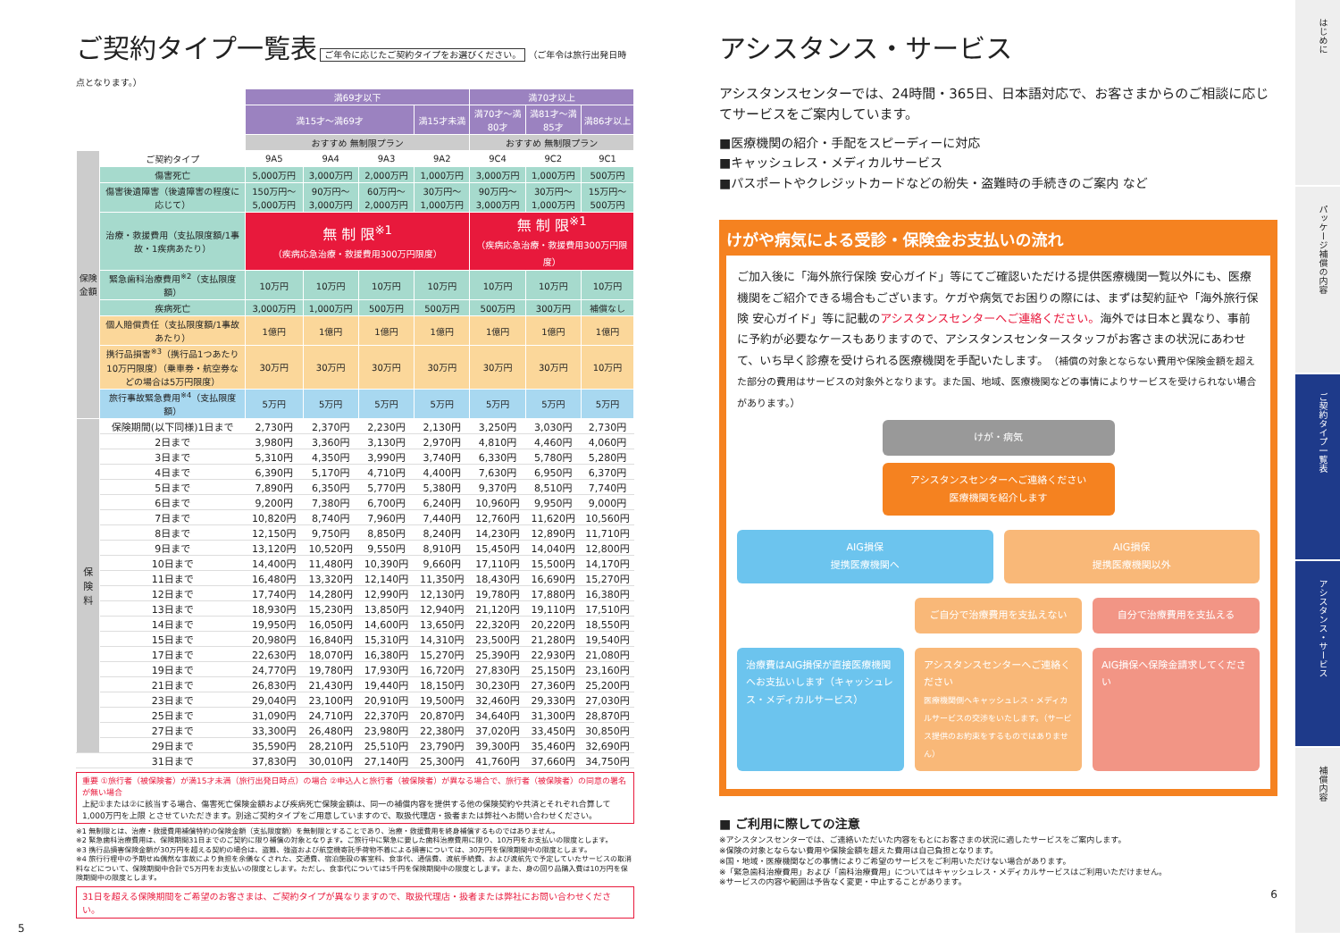ご契約タイプ一覧表
ご年令に応じたご契約タイプをお選びください。 （ご年令は旅行出発日時点となります。）
| | | 満69才以下 | | | | 満70才以上 | | |
| --- | --- | --- | --- | --- | --- | --- | --- | --- |
| | | 満15才～満69才 | | | 満15才未満 | 満70才～満80才 | 満81才～満85才 | 満86才以上 |
| | | おすすめ 無制限プラン | | | | おすすめ 無制限プラン | | |
| 保険金額 | ご契約タイプ | 9A5 | 9A4 | 9A3 | 9A2 | 9C4 | 9C2 | 9C1 |
| | 傷害死亡 | 5,000万円 | 3,000万円 | 2,000万円 | 1,000万円 | 3,000万円 | 1,000万円 | 500万円 |
| | 傷害後遺障害（後遺障害の程度に応じて） | 150万円～5,000万円 | 90万円～3,000万円 | 60万円～2,000万円 | 30万円～1,000万円 | 90万円～3,000万円 | 30万円～1,000万円 | 15万円～500万円 |
| | 治療・救援費用（支払限度額/1事故・1疾病あたり） | 無 制 限<sup>※1</sup> （疾病応急治療・救援費用300万円限度） | | | | 無 制 限<sup>※1</sup> （疾病応急治療・救援費用300万円限度） | | |
| | 緊急歯科治療費用<sup>※2</sup>（支払限度額） | 10万円 | 10万円 | 10万円 | 10万円 | 10万円 | 10万円 | 10万円 |
| | 疾病死亡 | 3,000万円 | 1,000万円 | 500万円 | 500万円 | 500万円 | 300万円 | 補償なし |
| | 個人賠償責任（支払限度額/1事故あたり） | 1億円 | 1億円 | 1億円 | 1億円 | 1億円 | 1億円 | 1億円 |
| | 携行品損害<sup>※3</sup>（携行品1つあたり10万円限度）（乗車券・航空券などの場合は5万円限度） | 30万円 | 30万円 | 30万円 | 30万円 | 30万円 | 30万円 | 10万円 |
| | 旅行事故緊急費用<sup>※4</sup>（支払限度額） | 5万円 | 5万円 | 5万円 | 5万円 | 5万円 | 5万円 | 5万円 |
| 保険料 | 保険期間(以下同様)1日まで | 2,730円 | 2,370円 | 2,230円 | 2,130円 | 3,250円 | 3,030円 | 2,730円 |
| | 2日まで | 3,980円 | 3,360円 | 3,130円 | 2,970円 | 4,810円 | 4,460円 | 4,060円 |
| | 3日まで | 5,310円 | 4,350円 | 3,990円 | 3,740円 | 6,330円 | 5,780円 | 5,280円 |
| | 4日まで | 6,390円 | 5,170円 | 4,710円 | 4,400円 | 7,630円 | 6,950円 | 6,370円 |
| | 5日まで | 7,890円 | 6,350円 | 5,770円 | 5,380円 | 9,370円 | 8,510円 | 7,740円 |
| | 6日まで | 9,200円 | 7,380円 | 6,700円 | 6,240円 | 10,960円 | 9,950円 | 9,000円 |
| | 7日まで | 10,820円 | 8,740円 | 7,960円 | 7,440円 | 12,760円 | 11,620円 | 10,560円 |
| | 8日まで | 12,150円 | 9,750円 | 8,850円 | 8,240円 | 14,230円 | 12,890円 | 11,710円 |
| | 9日まで | 13,120円 | 10,520円 | 9,550円 | 8,910円 | 15,450円 | 14,040円 | 12,800円 |
| | 10日まで | 14,400円 | 11,480円 | 10,390円 | 9,660円 | 17,110円 | 15,500円 | 14,170円 |
| | 11日まで | 16,480円 | 13,320円 | 12,140円 | 11,350円 | 18,430円 | 16,690円 | 15,270円 |
| | 12日まで | 17,740円 | 14,280円 | 12,990円 | 12,130円 | 19,780円 | 17,880円 | 16,380円 |
| | 13日まで | 18,930円 | 15,230円 | 13,850円 | 12,940円 | 21,120円 | 19,110円 | 17,510円 |
| | 14日まで | 19,950円 | 16,050円 | 14,600円 | 13,650円 | 22,320円 | 20,220円 | 18,550円 |
| | 15日まで | 20,980円 | 16,840円 | 15,310円 | 14,310円 | 23,500円 | 21,280円 | 19,540円 |
| | 17日まで | 22,630円 | 18,070円 | 16,380円 | 15,270円 | 25,390円 | 22,930円 | 21,080円 |
| | 19日まで | 24,770円 | 19,780円 | 17,930円 | 16,720円 | 27,830円 | 25,150円 | 23,160円 |
| | 21日まで | 26,830円 | 21,430円 | 19,440円 | 18,150円 | 30,230円 | 27,360円 | 25,200円 |
| | 23日まで | 29,040円 | 23,100円 | 20,910円 | 19,500円 | 32,460円 | 29,330円 | 27,030円 |
| | 25日まで | 31,090円 | 24,710円 | 22,370円 | 20,870円 | 34,640円 | 31,300円 | 28,870円 |
| | 27日まで | 33,300円 | 26,480円 | 23,980円 | 22,380円 | 37,020円 | 33,450円 | 30,850円 |
| | 29日まで | 35,590円 | 28,210円 | 25,510円 | 23,790円 | 39,300円 | 35,460円 | 32,690円 |
| | 31日まで | 37,830円 | 30,010円 | 27,140円 | 25,300円 | 41,760円 | 37,660円 | 34,750円 |
重要 ①旅行者（被保険者）が満15才未満（旅行出発日時点）の場合 ②申込人と旅行者（被保険者）が異なる場合で、旅行者（被保険者）の同意の署名が無い場合
上記①または②に該当する場合、傷害死亡保険金額および疾病死亡保険金額は、同一の補償内容を提供する他の保険契約や共済とそれぞれ合算して1,000万円を上限 とさせていただきます。別途ご契約タイプをご用意していますので、取扱代理店・扱者または弊社へお問い合わせください。
※1 無制限とは、治療・救援費用補償特約の保険金額（支払限度額）を無制限とすることであり、治療・救援費用を終身補償するものではありません。
※2 緊急歯科治療費用は、保険期間31日までのご契約に限り補償の対象となります。ご旅行中に緊急に要した歯科治療費用に限り、10万円をお支払いの限度とします。
※3 携行品損害保険金額が30万円を超える契約の場合は、盗難、強盗および航空機寄託手荷物不着による損害については、30万円を保険期間中の限度とします。
※4 旅行行程中の予期せぬ偶然な事故により負担を余儀なくされた、交通費、宿泊施設の客室料、食事代、通信費、渡航手続費、および渡航先で予定していたサービスの取消料などについて、保険期間中合計で5万円をお支払いの限度とします。ただし、食事代については5千円を保険期間中の限度とします。また、身の回り品購入費は10万円を保険期間中の限度とします。
31日を超える保険期間をご希望のお客さまは、ご契約タイプが異なりますので、取扱代理店・扱者または弊社にお問い合わせください。
5
アシスタンス・サービス
アシスタンスセンターでは、24時間・365日、日本語対応で、お客さまからのご相談に応じてサービスをご案内しています。
■医療機関の紹介・手配をスピーディーに対応
■キャッシュレス・メディカルサービス
■パスポートやクレジットカードなどの紛失・盗難時の手続きのご案内 など
けがや病気による受診・保険金お支払いの流れ
ご加入後に「海外旅行保険 安心ガイド」等にてご確認いただける提供医療機関一覧以外にも、医療機関をご紹介できる場合もございます。ケガや病気でお困りの際には、まずは契約証や「海外旅行保険 安心ガイド」等に記載のアシスタンスセンターへご連絡ください。海外では日本と異なり、事前に予約が必要なケースもありますので、アシスタンスセンタースタッフがお客さまの状況にあわせて、いち早く診療を受けられる医療機関を手配いたします。（補償の対象とならない費用や保険金額を超えた部分の費用はサービスの対象外となります。また国、地域、医療機関などの事情によりサービスを受けられない場合があります。）
けが・病気
アシスタンスセンターへご連絡ください
医療機関を紹介します
AIG損保
提携医療機関へ
AIG損保
提携医療機関以外
ご自分で治療費用を支払えない 自分で治療費用を支払える
治療費はAIG損保が直接医療機関へお支払いします（キャッシュレス・メディカルサービス）
アシスタンスセンターへご連絡ください
医療機関側へキャッシュレス・メディカルサービスの交渉をいたします。（サービス提供のお約束をするものではありません）
AIG損保へ保険金請求してください
■ ご利用に際しての注意
※アシスタンスセンターでは、ご連絡いただいた内容をもとにお客さまの状況に適したサービスをご案内します。
※保険の対象とならない費用や保険金額を超えた費用は自己負担となります。
※国・地域・医療機関などの事情によりご希望のサービスをご利用いただけない場合があります。
※「緊急歯科治療費用」および「歯科治療費用」についてはキャッシュレス・メディカルサービスはご利用いただけません。
※サービスの内容や範囲は予告なく変更・中止することがあります。
6
はじめに
パッケージ補償の内容
ご契約タイプ一覧表
アシスタンス・サービス
補償内容